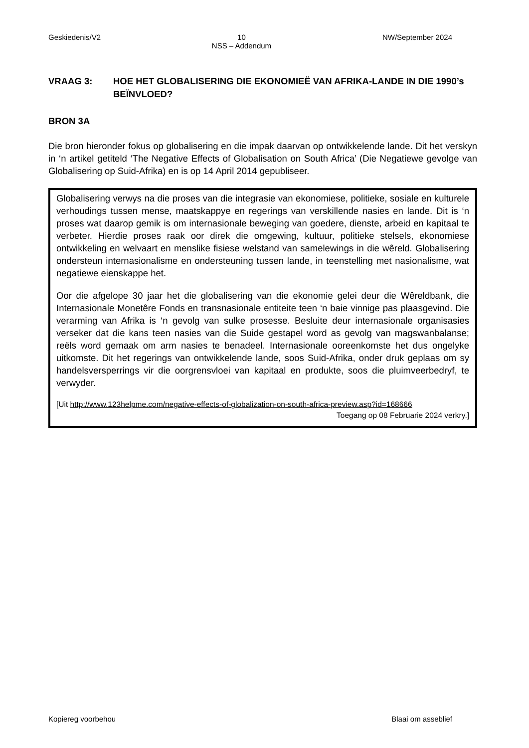Geskiedenis/V2 10
NSS – Addendum NW/September 2024
VRAAG 3: HOE HET GLOBALISERING DIE EKONOMIEË VAN AFRIKA-LANDE IN DIE 1990’s BEÏNVLOED?
BRON 3A
Die bron hieronder fokus op globalisering en die impak daarvan op ontwikkelende lande. Dit het verskyn in ‘n artikel getiteld ‘The Negative Effects of Globalisation on South Africa’ (Die Negatiewe gevolge van Globalisering op Suid-Afrika) en is op 14 April 2014 gepubliseer.
Globalisering verwys na die proses van die integrasie van ekonomiese, politieke, sosiale en kulturele verhoudings tussen mense, maatskappye en regerings van verskillende nasies en lande. Dit is ‘n proses wat daarop gemik is om internasionale beweging van goedere, dienste, arbeid en kapitaal te verbeter. Hierdie proses raak oor direk die omgewing, kultuur, politieke stelsels, ekonomiese ontwikkeling en welvaart en menslike fisiese welstand van samelewings in die wêreld. Globalisering ondersteun internasionalisme en ondersteuning tussen lande, in teenstelling met nasionalisme, wat negatiewe eienskappe het.
Oor die afgelope 30 jaar het die globalisering van die ekonomie gelei deur die Wêreldbank, die Internasionale Monetêre Fonds en transnasionale entiteite teen ‘n baie vinnige pas plaasgevind. Die verarming van Afrika is ‘n gevolg van sulke prosesse. Besluite deur internasionale organisasies verseker dat die kans teen nasies van die Suide gestapel word as gevolg van magswanbalanse; reëls word gemaak om arm nasies te benadeel. Internasionale ooreenkomste het dus ongelyke uitkomste. Dit het regerings van ontwikkelende lande, soos Suid-Afrika, onder druk geplaas om sy handelsversperrings vir die oorgrensvloei van kapitaal en produkte, soos die pluimveerbedryf, te verwyder.
[Uit http://www.123helpme.com/negative-effects-of-globalization-on-south-africa-preview.asp?id=168666
Toegang op 08 Februarie 2024 verkry.]
Kopiereg voorbehou Blaai om asseblief